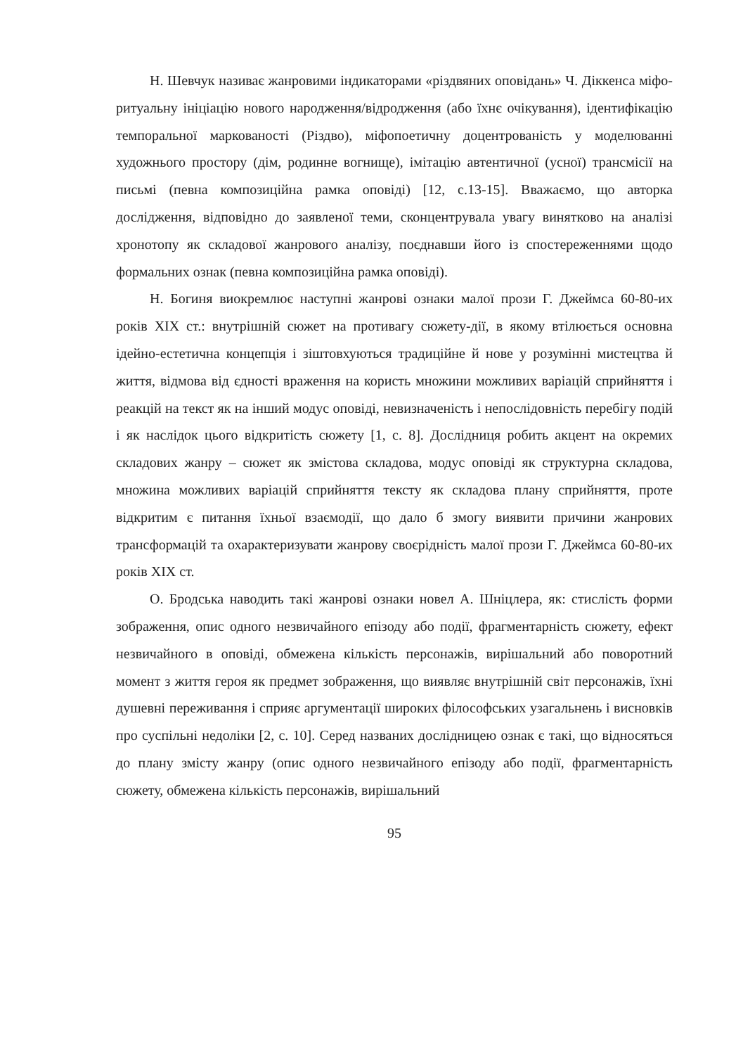Н. Шевчук називає жанровими індикаторами «різдвяних оповідань» Ч. Діккенса міфо-ритуальну ініціацію нового народження/відродження (або їхнє очікування), ідентифікацію темпоральної маркованості (Різдво), міфопоетичну доцентрованість у моделюванні художнього простору (дім, родинне вогнище), імітацію автентичної (усної) трансмісії на письмі (певна композиційна рамка оповіді) [12, с.13-15]. Вважаємо, що авторка дослідження, відповідно до заявленої теми, сконцентрувала увагу винятково на аналізі хронотопу як складової жанрового аналізу, поєднавши його із спостереженнями щодо формальних ознак (певна композиційна рамка оповіді).
Н. Богиня виокремлює наступні жанрові ознаки малої прози Г. Джеймса 60-80-их років XIX ст.: внутрішній сюжет на противагу сюжету-дії, в якому втілюється основна ідейно-естетична концепція і зіштовхуються традиційне й нове у розумінні мистецтва й життя, відмова від єдності враження на користь множини можливих варіацій сприйняття і реакцій на текст як на інший модус оповіді, невизначеність і непослідовність перебігу подій і як наслідок цього відкритість сюжету [1, с. 8]. Дослідниця робить акцент на окремих складових жанру – сюжет як змістова складова, модус оповіді як структурна складова, множина можливих варіацій сприйняття тексту як складова плану сприйняття, проте відкритим є питання їхньої взаємодії, що дало б змогу виявити причини жанрових трансформацій та охарактеризувати жанрову своєрідність малої прози Г. Джеймса 60-80-их років XIX ст.
О. Бродська наводить такі жанрові ознаки новел А. Шніцлера, як: стислість форми зображення, опис одного незвичайного епізоду або події, фрагментарність сюжету, ефект незвичайного в оповіді, обмежена кількість персонажів, вирішальний або поворотний момент з життя героя як предмет зображення, що виявляє внутрішній світ персонажів, їхні душевні переживання і сприяє аргументації широких філософських узагальнень і висновків про суспільні недоліки [2, с. 10]. Серед названих дослідницею ознак є такі, що відносяться до плану змісту жанру (опис одного незвичайного епізоду або події, фрагментарність сюжету, обмежена кількість персонажів, вирішальний
95